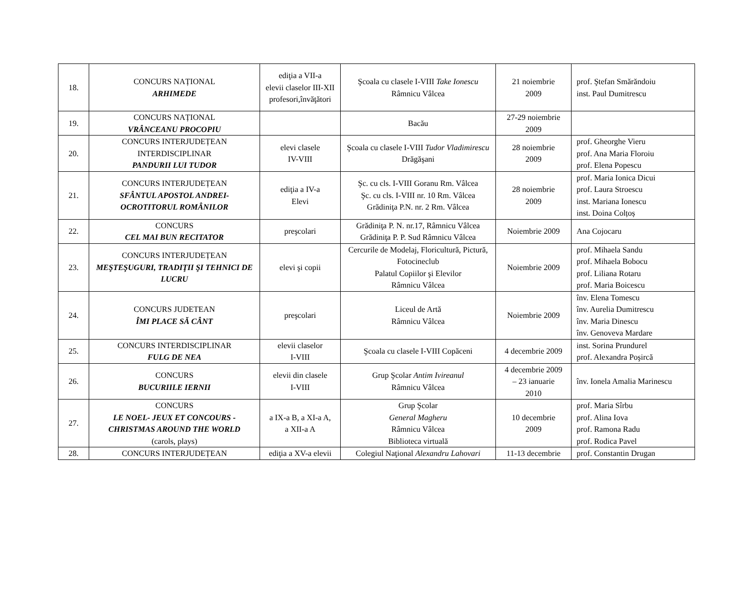| 18. | CONCURS NAȚIONAL ARHIMEDE | ediţia a VII-a elevii claselor III-XII profesori,învăţători | Şcoala cu clasele I-VIII Take Ionescu Râmnicu Vâlcea | 21 noiembrie 2009 | prof. Ştefan Smărăndoiu inst. Paul Dumitrescu |
| 19. | CONCURS NAȚIONAL VRÂNCEANU PROCOPIU | | Bacău | 27-29 noiembrie 2009 | |
| 20. | CONCURS INTERJUDEȚEAN INTERDISCIPLINAR PANDURII LUI TUDOR | elevi clasele IV-VIII | Şcoala cu clasele I-VIII Tudor Vladimirescu Drăgăşani | 28 noiembrie 2009 | prof. Gheorghe Vieru prof. Ana Maria Floroiu prof. Elena Popescu |
| 21. | CONCURS INTERJUDEȚEAN SFÂNTUL APOSTOL ANDREI-OCROTITORUL ROMÂNILOR | ediţia a IV-a Elevi | Şc. cu cls. I-VIII Goranu Rm. Vâlcea Şc. cu cls. I-VIII nr. 10 Rm. Vâlcea Grădiniţa P.N. nr. 2 Rm. Vâlcea | 28 noiembrie 2009 | prof. Maria Ionica Dicui prof. Laura Stroescu inst. Mariana Ionescu inst. Doina Colțoș |
| 22. | CONCURS CEL MAI BUN RECITATOR | preşcolari | Grădiniţa P. N. nr.17, Râmnicu Vâlcea Grădiniţa P. P. Sud Râmnicu Vâlcea | Noiembrie 2009 | Ana Cojocaru |
| 23. | CONCURS INTERJUDEȚEAN MEŞTEŞUGURI, TRADIŢII ŞI TEHNICI DE LUCRU | elevi şi copii | Cercurile de Modelaj, Floricultură, Pictură, Fotocineclub Palatul Copiilor şi Elevilor Râmnicu Vâlcea | Noiembrie 2009 | prof. Mihaela Sandu prof. Mihaela Bobocu prof. Liliana Rotaru prof. Maria Boicescu |
| 24. | CONCURS JUDETEAN ÎMI PLACE SĂ CÂNT | preşcolari | Liceul de Artă Râmnicu Vâlcea | Noiembrie 2009 | înv. Elena Tomescu înv. Aurelia Dumitrescu înv. Maria Dinescu înv. Genoveva Mardare |
| 25. | CONCURS INTERDISCIPLINAR FULG DE NEA | elevii claselor I-VIII | Şcoala cu clasele I-VIII Copăceni | 4 decembrie 2009 | inst. Sorina Prundurel prof. Alexandra Poşircă |
| 26. | CONCURS BUCURIILE IERNII | elevii din clasele I-VIII | Grup Şcolar Antim Ivireanul Râmnicu Vâlcea | 4 decembrie 2009 – 23 ianuarie 2010 | înv. Ionela Amalia Marinescu |
| 27. | CONCURS LE NOEL- JEUX ET CONCOURS -CHRISTMAS AROUND THE WORLD (carols, plays) | a IX-a B, a XI-a A, a XII-a A | Grup Şcolar General Magheru Râmnicu Vâlcea Biblioteca virtuală | 10 decembrie 2009 | prof. Maria Sîrbu prof. Alina Iova prof. Ramona Radu prof. Rodica Pavel |
| 28. | CONCURS INTERJUDEȚEAN | ediţia a XV-a elevii | Colegiul Naţional Alexandru Lahovari | 11-13 decembrie | prof. Constantin Drugan |